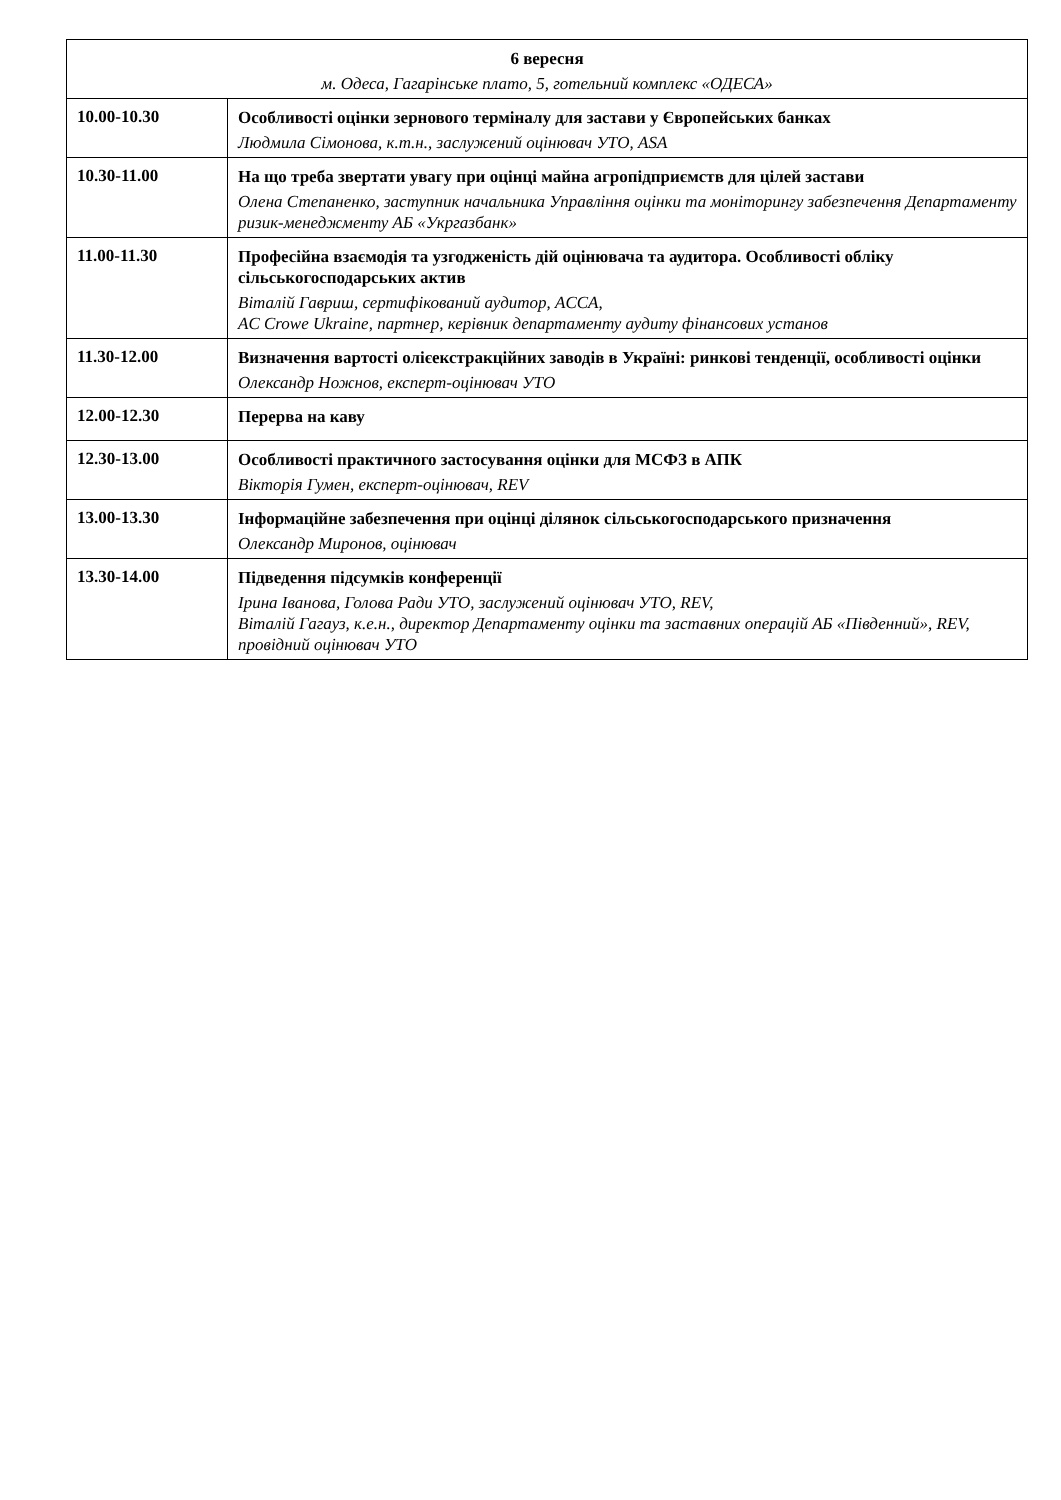| 6 вересня м. Одеса, Гагарінське плато, 5, готельний комплекс «ОДЕСА» | |
| 10.00-10.30 | Особливості оцінки зернового терміналу для застави у Європейських банках Людмила Сімонова, к.т.н., заслужений оцінювач УТО, ASA |
| 10.30-11.00 | На що треба звертати увагу при оцінці майна агропідприємств для цілей застави Олена Степаненко, заступник начальника Управління оцінки та моніторингу забезпечення Департаменту ризик-менеджменту АБ «Укргазбанк» |
| 11.00-11.30 | Професійна взаємодія та узгодженість дій оцінювача та аудитора. Особливості обліку сільськогосподарських актив Віталій Гавриш, сертифікований аудитор, ACCA, AC Crowe Ukraine, партнер, керівник департаменту аудиту фінансових установ |
| 11.30-12.00 | Визначення вартості олієекстракційних заводів в Україні: ринкові тенденції, особливості оцінки Олександр Ножнов, експерт-оцінювач УТО |
| 12.00-12.30 | Перерва на каву |
| 12.30-13.00 | Особливості практичного застосування оцінки для МСФЗ в АПК Вікторія Гумен, експерт-оцінювач, REV |
| 13.00-13.30 | Інформаційне забезпечення при оцінці ділянок сільськогосподарського призначення Олександр Миронов, оцінювач |
| 13.30-14.00 | Підведення підсумків конференції Ірина Іванова, Голова Ради УТО, заслужений оцінювач УТО, REV, Віталій Гагауз, к.е.н., директор Департаменту оцінки та заставних операцій АБ «Південний», REV, провідний оцінювач УТО |